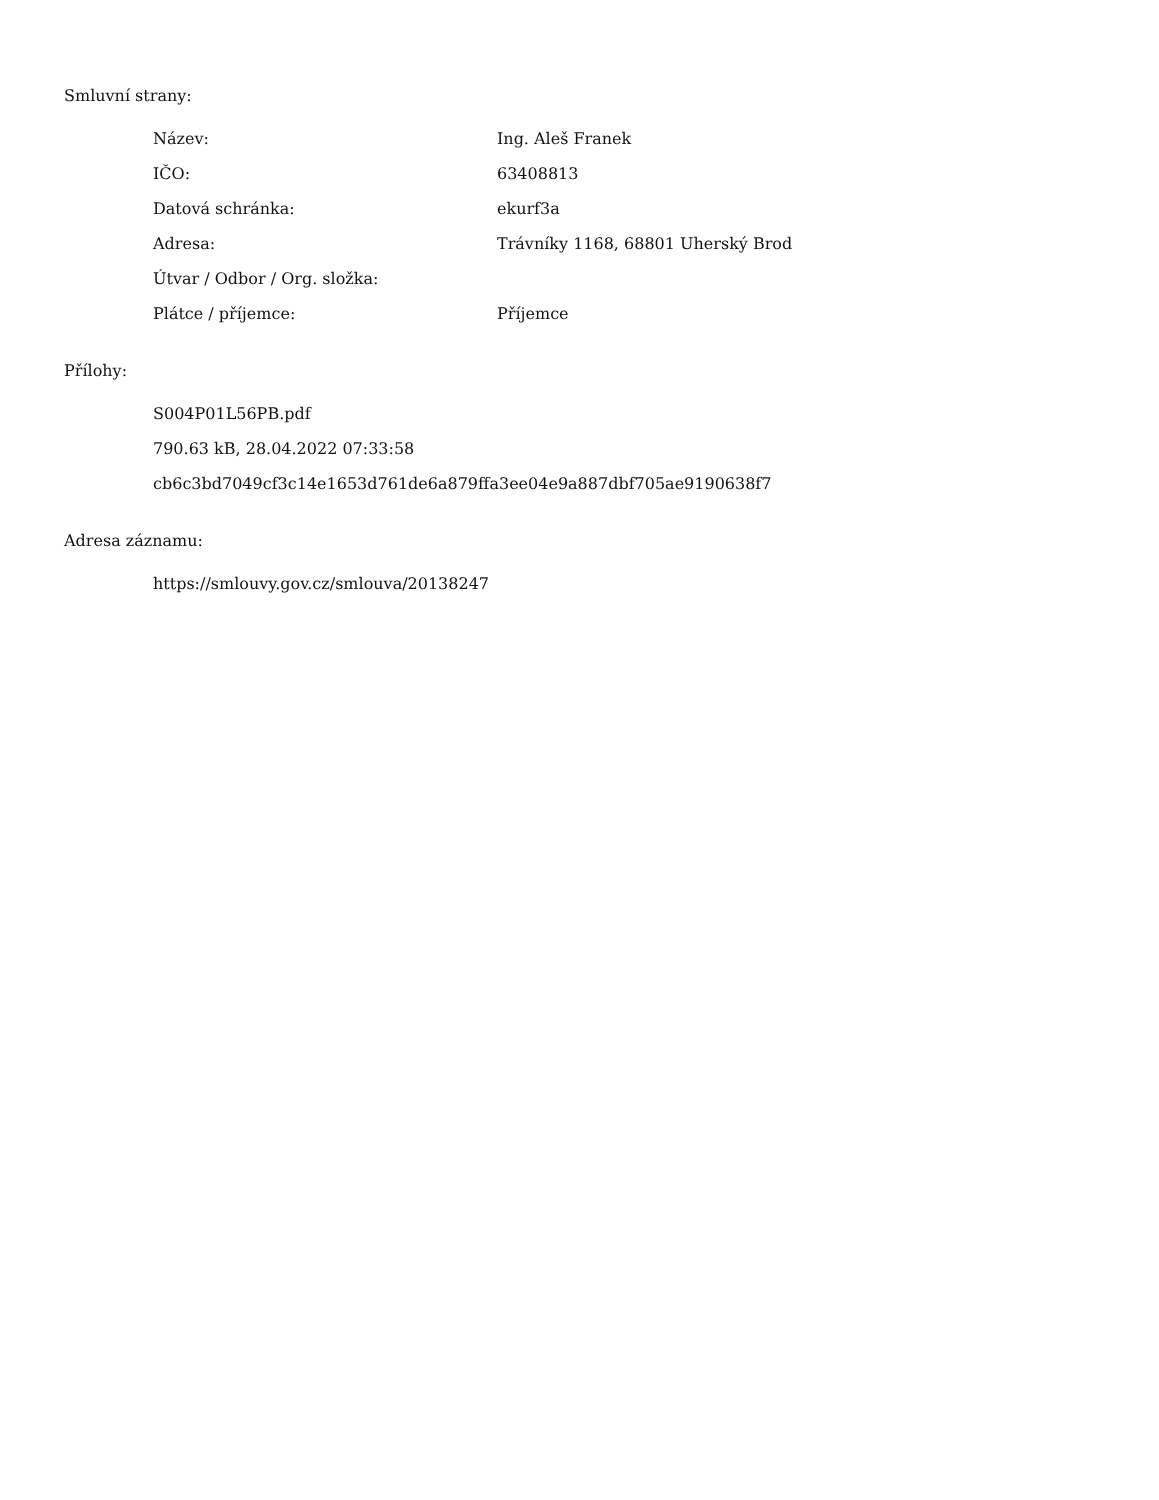Smluvní strany:
| Název: | Ing. Aleš Franek |
| IČO: | 63408813 |
| Datová schránka: | ekurf3a |
| Adresa: | Trávníky 1168, 68801 Uherský Brod |
| Útvar / Odbor / Org. složka: | |
| Plátce / příjemce: | Příjemce |
Přílohy:
S004P01L56PB.pdf
790.63 kB, 28.04.2022 07:33:58
cb6c3bd7049cf3c14e1653d761de6a879ffa3ee04e9a887dbf705ae9190638f7
Adresa záznamu:
https://smlouvy.gov.cz/smlouva/20138247